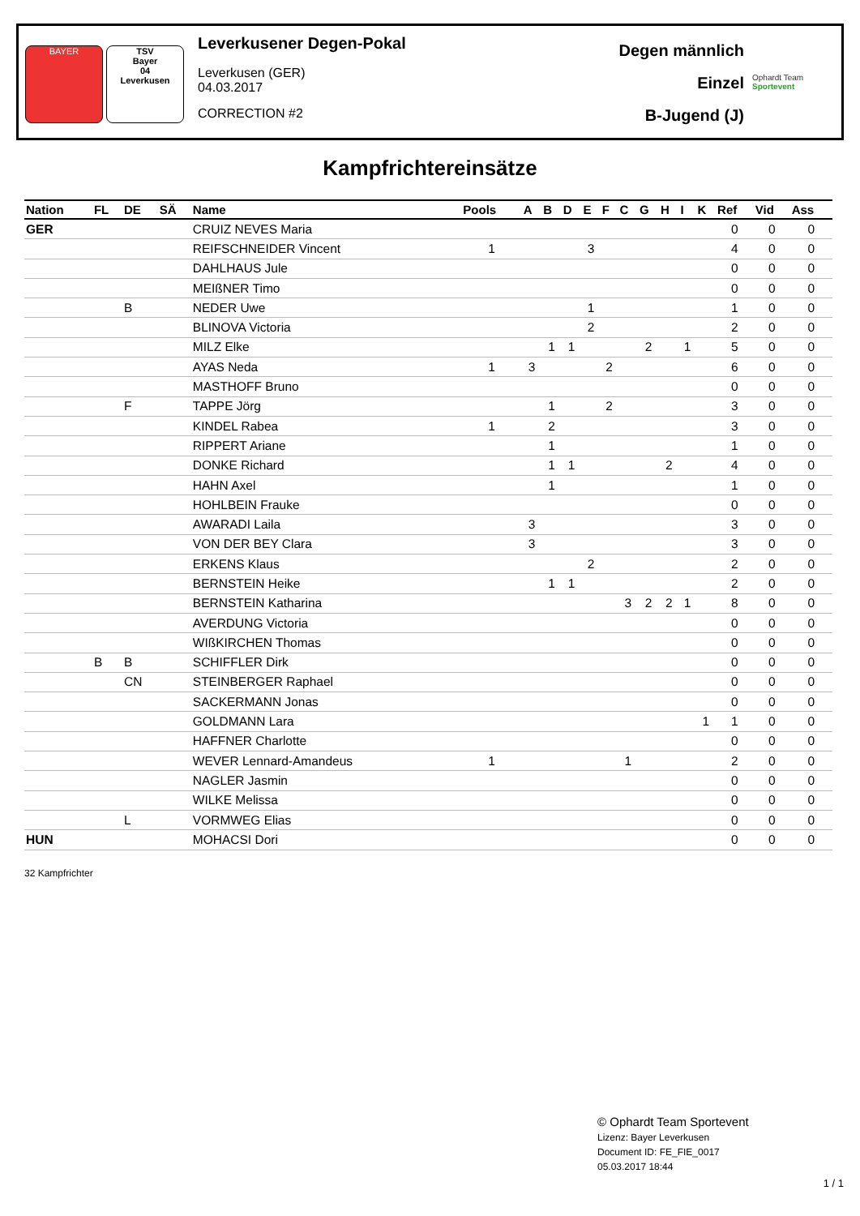BAYER TSV
Bayer
04
Leverkusen
Leverkusener Degen-Pokal
Leverkusen (GER)
04.03.2017
CORRECTION #2
Degen männlich
Einzel
B-Jugend (J)
Ophardt Team
Sportevent
Kampfrichtereinsätze
| Nation | FL | DE | SÄ | Name | Pools | A | B | D | E | F | C | G | H | I | K | Ref | Vid | Ass |
| --- | --- | --- | --- | --- | --- | --- | --- | --- | --- | --- | --- | --- | --- | --- | --- | --- | --- | --- |
| GER | | | | CRUIZ NEVES Maria | | | | | | | | | | | | 0 | 0 | 0 |
| | | | | REIFSCHNEIDER Vincent | 1 | | | | 3 | | | | | | | 4 | 0 | 0 |
| | | | | DAHLHAUS Jule | | | | | | | | | | | | 0 | 0 | 0 |
| | | | | MEIßNER Timo | | | | | | | | | | | | 0 | 0 | 0 |
| | | B | | NEDER Uwe | | | | | 1 | | | | | | | 1 | 0 | 0 |
| | | | | BLINOVA Victoria | | | | | 2 | | | | | | | 2 | 0 | 0 |
| | | | | MILZ Elke | | | 1 | 1 | | | | 2 | | 1 | | 5 | 0 | 0 |
| | | | | AYAS Neda | 1 | 3 | | | | 2 | | | | | | 6 | 0 | 0 |
| | | | | MASTHOFF Bruno | | | | | | | | | | | | 0 | 0 | 0 |
| | | F | | TAPPE Jörg | | | 1 | | | 2 | | | | | | 3 | 0 | 0 |
| | | | | KINDEL Rabea | 1 | | 2 | | | | | | | | | 3 | 0 | 0 |
| | | | | RIPPERT Ariane | | | 1 | | | | | | | | | 1 | 0 | 0 |
| | | | | DONKE Richard | | | 1 | 1 | | | | | 2 | | | 4 | 0 | 0 |
| | | | | HAHN Axel | | | 1 | | | | | | | | | 1 | 0 | 0 |
| | | | | HOHLBEIN Frauke | | | | | | | | | | | | 0 | 0 | 0 |
| | | | | AWARADI Laila | | 3 | | | | | | | | | | 3 | 0 | 0 |
| | | | | VON DER BEY Clara | | 3 | | | | | | | | | | 3 | 0 | 0 |
| | | | | ERKENS Klaus | | | | | 2 | | | | | | | 2 | 0 | 0 |
| | | | | BERNSTEIN Heike | | | 1 | 1 | | | | | | | | 2 | 0 | 0 |
| | | | | BERNSTEIN Katharina | | | | | | | 3 | 2 | 2 | 1 | | 8 | 0 | 0 |
| | | | | AVERDUNG Victoria | | | | | | | | | | | | 0 | 0 | 0 |
| | | | | WIßKIRCHEN Thomas | | | | | | | | | | | | 0 | 0 | 0 |
| | B | B | | SCHIFFLER Dirk | | | | | | | | | | | | 0 | 0 | 0 |
| | | CN | | STEINBERGER Raphael | | | | | | | | | | | | 0 | 0 | 0 |
| | | | | SACKERMANN Jonas | | | | | | | | | | | | 0 | 0 | 0 |
| | | | | GOLDMANN Lara | | | | | | | | | | | 1 | 1 | 0 | 0 |
| | | | | HAFFNER Charlotte | | | | | | | | | | | | 0 | 0 | 0 |
| | | | | WEVER Lennard-Amandeus | 1 | | | | | | 1 | | | | | 2 | 0 | 0 |
| | | | | NAGLER Jasmin | | | | | | | | | | | | 0 | 0 | 0 |
| | | | | WILKE Melissa | | | | | | | | | | | | 0 | 0 | 0 |
| | | L | | VORMWEG Elias | | | | | | | | | | | | 0 | 0 | 0 |
| HUN | | | | MOHACSI Dori | | | | | | | | | | | | 0 | 0 | 0 |
32 Kampfrichter
© Ophardt Team Sportevent
Lizenz: Bayer Leverkusen
Document ID: FE_FIE_0017
05.03.2017 18:44
1 / 1